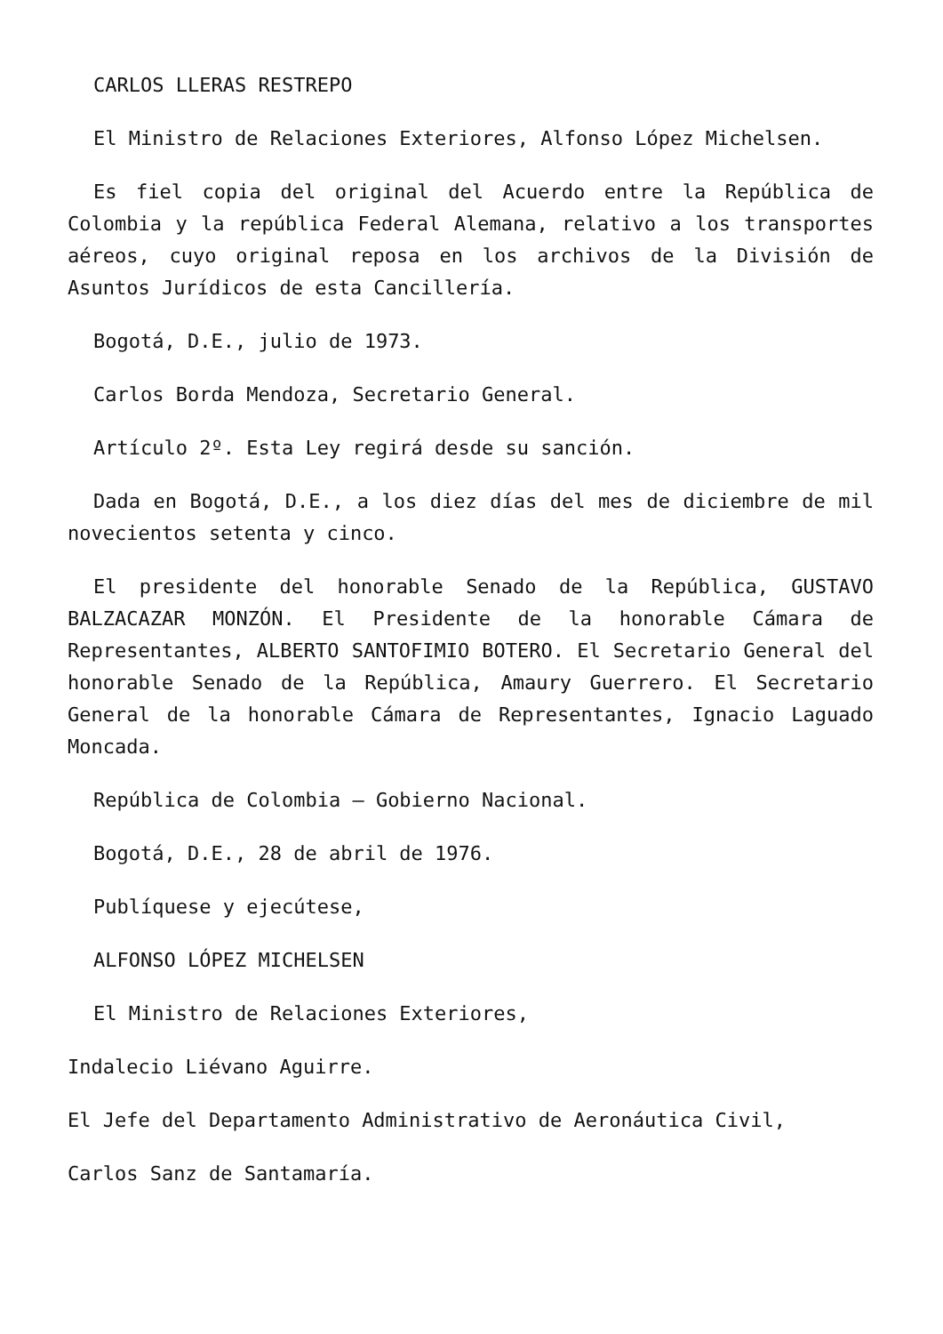CARLOS LLERAS RESTREPO
El Ministro de Relaciones Exteriores, Alfonso López Michelsen.
Es fiel copia del original del Acuerdo entre la República de Colombia y la república Federal Alemana, relativo a los transportes aéreos, cuyo original reposa en los archivos de la División de Asuntos Jurídicos de esta Cancillería.
Bogotá, D.E., julio de 1973.
Carlos Borda Mendoza, Secretario General.
Artículo 2º. Esta Ley regirá desde su sanción.
Dada en Bogotá, D.E., a los diez días del mes de diciembre de mil novecientos setenta y cinco.
El presidente del honorable Senado de la República, GUSTAVO BALZACAZAR MONZÓN. El Presidente de la honorable Cámara de Representantes, ALBERTO SANTOFIMIO BOTERO. El Secretario General del honorable Senado de la República, Amaury Guerrero. El Secretario General de la honorable Cámara de Representantes, Ignacio Laguado Moncada.
República de Colombia – Gobierno Nacional.
Bogotá, D.E., 28 de abril de 1976.
Publíquese y ejecútese,
ALFONSO LÓPEZ MICHELSEN
El Ministro de Relaciones Exteriores,
Indalecio Liévano Aguirre.
El Jefe del Departamento Administrativo de Aeronáutica Civil,
Carlos Sanz de Santamaría.